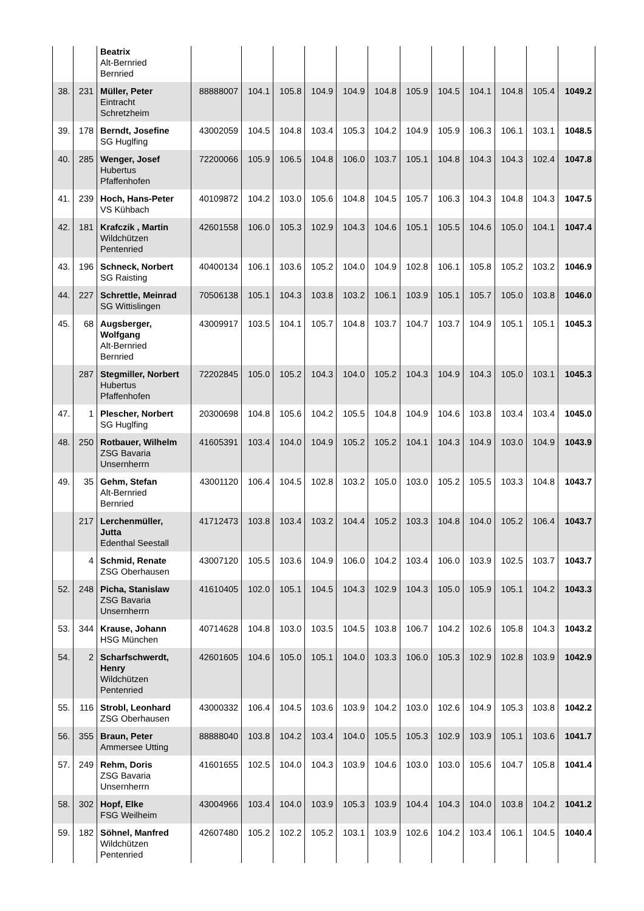| | | Beatrix Alt-Bernried Bernried | | | | | | | | | | | | |
| 38. | 231 | Müller, Peter Eintracht Schretzheim | 88888007 | 104.1 | 105.8 | 104.9 | 104.9 | 104.8 | 105.9 | 104.5 | 104.1 | 104.8 | 105.4 | 1049.2 |
| 39. | 178 | Berndt, Josefine SG Huglfing | 43002059 | 104.5 | 104.8 | 103.4 | 105.3 | 104.2 | 104.9 | 105.9 | 106.3 | 106.1 | 103.1 | 1048.5 |
| 40. | 285 | Wenger, Josef Hubertus Pfaffenhofen | 72200066 | 105.9 | 106.5 | 104.8 | 106.0 | 103.7 | 105.1 | 104.8 | 104.3 | 104.3 | 102.4 | 1047.8 |
| 41. | 239 | Hoch, Hans-Peter VS Kühbach | 40109872 | 104.2 | 103.0 | 105.6 | 104.8 | 104.5 | 105.7 | 106.3 | 104.3 | 104.8 | 104.3 | 1047.5 |
| 42. | 181 | Krafczik , Martin Wildchützen Pentenried | 42601558 | 106.0 | 105.3 | 102.9 | 104.3 | 104.6 | 105.1 | 105.5 | 104.6 | 105.0 | 104.1 | 1047.4 |
| 43. | 196 | Schneck, Norbert SG Raisting | 40400134 | 106.1 | 103.6 | 105.2 | 104.0 | 104.9 | 102.8 | 106.1 | 105.8 | 105.2 | 103.2 | 1046.9 |
| 44. | 227 | Schrettle, Meinrad SG Wittislingen | 70506138 | 105.1 | 104.3 | 103.8 | 103.2 | 106.1 | 103.9 | 105.1 | 105.7 | 105.0 | 103.8 | 1046.0 |
| 45. | 68 | Augsberger, Wolfgang Alt-Bernried Bernried | 43009917 | 103.5 | 104.1 | 105.7 | 104.8 | 103.7 | 104.7 | 103.7 | 104.9 | 105.1 | 105.1 | 1045.3 |
| | 287 | Stegmiller, Norbert Hubertus Pfaffenhofen | 72202845 | 105.0 | 105.2 | 104.3 | 104.0 | 105.2 | 104.3 | 104.9 | 104.3 | 105.0 | 103.1 | 1045.3 |
| 47. | 1 | Plescher, Norbert SG Huglfing | 20300698 | 104.8 | 105.6 | 104.2 | 105.5 | 104.8 | 104.9 | 104.6 | 103.8 | 103.4 | 103.4 | 1045.0 |
| 48. | 250 | Rotbauer, Wilhelm ZSG Bavaria Unsernherrn | 41605391 | 103.4 | 104.0 | 104.9 | 105.2 | 105.2 | 104.1 | 104.3 | 104.9 | 103.0 | 104.9 | 1043.9 |
| 49. | 35 | Gehm, Stefan Alt-Bernried Bernried | 43001120 | 106.4 | 104.5 | 102.8 | 103.2 | 105.0 | 103.0 | 105.2 | 105.5 | 103.3 | 104.8 | 1043.7 |
| | 217 | Lerchenmüller, Jutta Edenthal Seestall | 41712473 | 103.8 | 103.4 | 103.2 | 104.4 | 105.2 | 103.3 | 104.8 | 104.0 | 105.2 | 106.4 | 1043.7 |
| | 4 | Schmid, Renate ZSG Oberhausen | 43007120 | 105.5 | 103.6 | 104.9 | 106.0 | 104.2 | 103.4 | 106.0 | 103.9 | 102.5 | 103.7 | 1043.7 |
| 52. | 248 | Picha, Stanislaw ZSG Bavaria Unsernherrn | 41610405 | 102.0 | 105.1 | 104.5 | 104.3 | 102.9 | 104.3 | 105.0 | 105.9 | 105.1 | 104.2 | 1043.3 |
| 53. | 344 | Krause, Johann HSG München | 40714628 | 104.8 | 103.0 | 103.5 | 104.5 | 103.8 | 106.7 | 104.2 | 102.6 | 105.8 | 104.3 | 1043.2 |
| 54. | 2 | Scharfschwerdt, Henry Wildchützen Pentenried | 42601605 | 104.6 | 105.0 | 105.1 | 104.0 | 103.3 | 106.0 | 105.3 | 102.9 | 102.8 | 103.9 | 1042.9 |
| 55. | 116 | Strobl, Leonhard ZSG Oberhausen | 43000332 | 106.4 | 104.5 | 103.6 | 103.9 | 104.2 | 103.0 | 102.6 | 104.9 | 105.3 | 103.8 | 1042.2 |
| 56. | 355 | Braun, Peter Ammersee Utting | 88888040 | 103.8 | 104.2 | 103.4 | 104.0 | 105.5 | 105.3 | 102.9 | 103.9 | 105.1 | 103.6 | 1041.7 |
| 57. | 249 | Rehm, Doris ZSG Bavaria Unsernherrn | 41601655 | 102.5 | 104.0 | 104.3 | 103.9 | 104.6 | 103.0 | 103.0 | 105.6 | 104.7 | 105.8 | 1041.4 |
| 58. | 302 | Hopf, Elke FSG Weilheim | 43004966 | 103.4 | 104.0 | 103.9 | 105.3 | 103.9 | 104.4 | 104.3 | 104.0 | 103.8 | 104.2 | 1041.2 |
| 59. | 182 | Söhnel, Manfred Wildchützen Pentenried | 42607480 | 105.2 | 102.2 | 105.2 | 103.1 | 103.9 | 102.6 | 104.2 | 103.4 | 106.1 | 104.5 | 1040.4 |